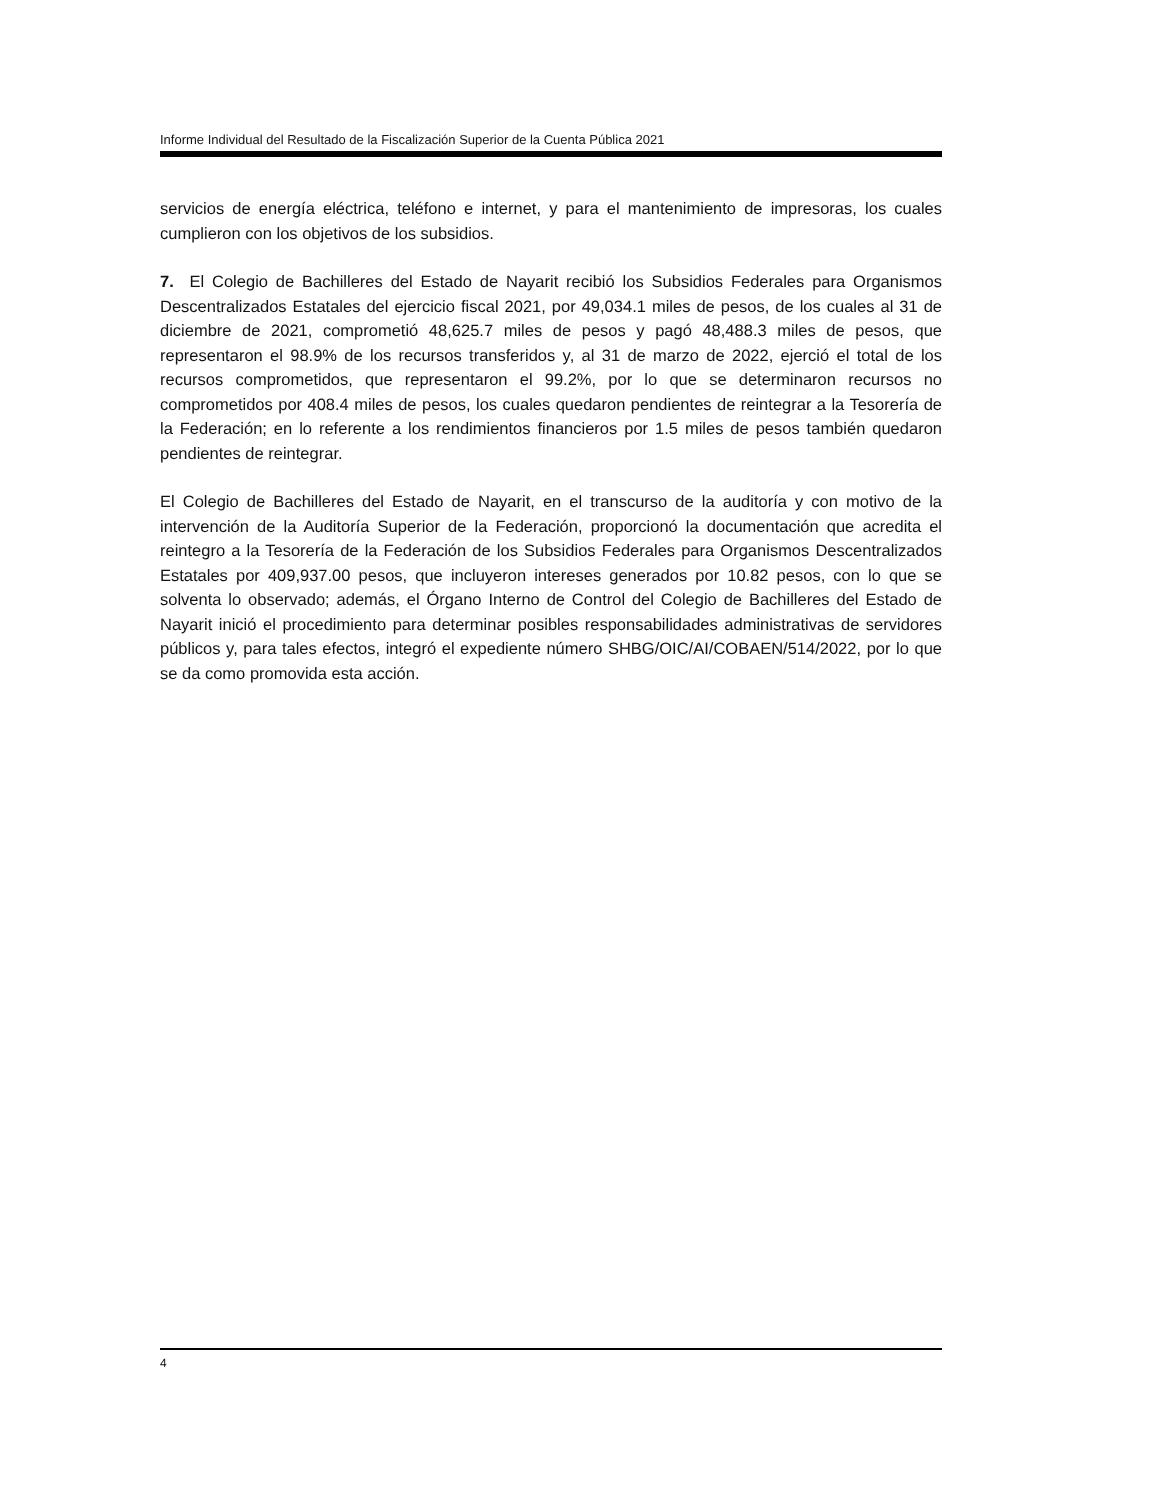Informe Individual del Resultado de la Fiscalización Superior de la Cuenta Pública 2021
servicios de energía eléctrica, teléfono e internet, y para el mantenimiento de impresoras, los cuales cumplieron con los objetivos de los subsidios.
7. El Colegio de Bachilleres del Estado de Nayarit recibió los Subsidios Federales para Organismos Descentralizados Estatales del ejercicio fiscal 2021, por 49,034.1 miles de pesos, de los cuales al 31 de diciembre de 2021, comprometió 48,625.7 miles de pesos y pagó 48,488.3 miles de pesos, que representaron el 98.9% de los recursos transferidos y, al 31 de marzo de 2022, ejerció el total de los recursos comprometidos, que representaron el 99.2%, por lo que se determinaron recursos no comprometidos por 408.4 miles de pesos, los cuales quedaron pendientes de reintegrar a la Tesorería de la Federación; en lo referente a los rendimientos financieros por 1.5 miles de pesos también quedaron pendientes de reintegrar.
El Colegio de Bachilleres del Estado de Nayarit, en el transcurso de la auditoría y con motivo de la intervención de la Auditoría Superior de la Federación, proporcionó la documentación que acredita el reintegro a la Tesorería de la Federación de los Subsidios Federales para Organismos Descentralizados Estatales por 409,937.00 pesos, que incluyeron intereses generados por 10.82 pesos, con lo que se solventa lo observado; además, el Órgano Interno de Control del Colegio de Bachilleres del Estado de Nayarit inició el procedimiento para determinar posibles responsabilidades administrativas de servidores públicos y, para tales efectos, integró el expediente número SHBG/OIC/AI/COBAEN/514/2022, por lo que se da como promovida esta acción.
4